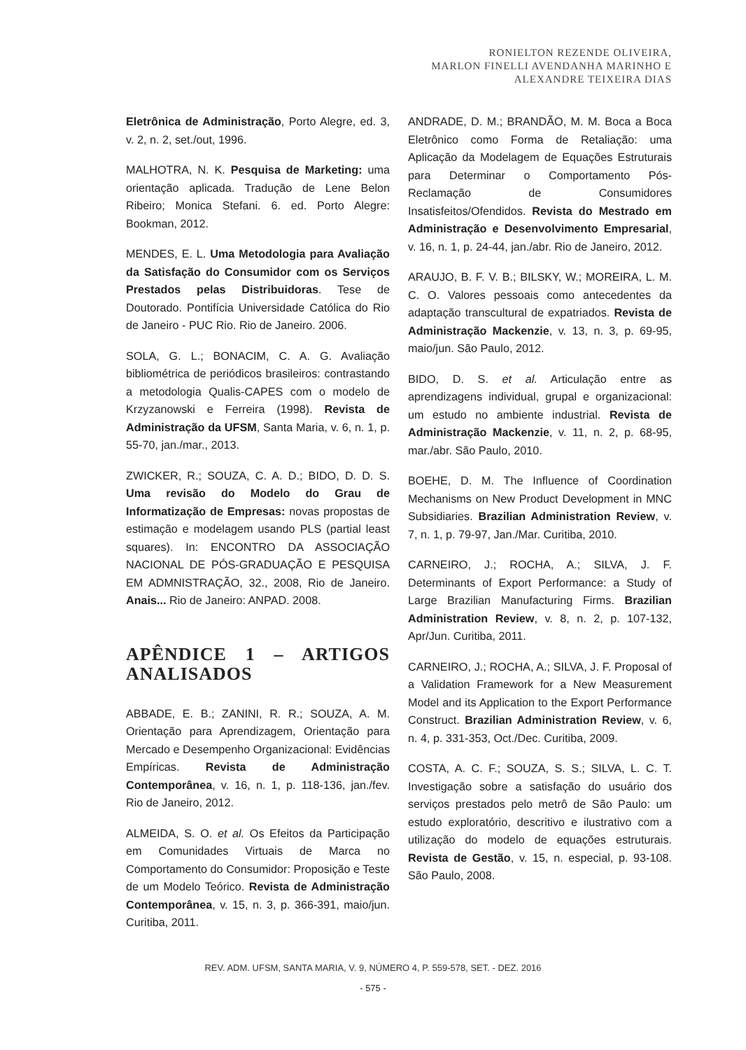RONIELTON REZENDE OLIVEIRA,
MARLON FINELLI AVENDANHA MARINHO E
ALEXANDRE TEIXEIRA DIAS
Eletrônica de Administração, Porto Alegre, ed. 3, v. 2, n. 2, set./out, 1996.
MALHOTRA, N. K. Pesquisa de Marketing: uma orientação aplicada. Tradução de Lene Belon Ribeiro; Monica Stefani. 6. ed. Porto Alegre: Bookman, 2012.
MENDES, E. L. Uma Metodologia para Avaliação da Satisfação do Consumidor com os Serviços Prestados pelas Distribuidoras. Tese de Doutorado. Pontifícia Universidade Católica do Rio de Janeiro - PUC Rio. Rio de Janeiro. 2006.
SOLA, G. L.; BONACIM, C. A. G. Avaliação bibliométrica de periódicos brasileiros: contrastando a metodologia Qualis-CAPES com o modelo de Krzyzanowski e Ferreira (1998). Revista de Administração da UFSM, Santa Maria, v. 6, n. 1, p. 55-70, jan./mar., 2013.
ZWICKER, R.; SOUZA, C. A. D.; BIDO, D. D. S. Uma revisão do Modelo do Grau de Informatização de Empresas: novas propostas de estimação e modelagem usando PLS (partial least squares). In: ENCONTRO DA ASSOCIAÇÃO NACIONAL DE PÓS-GRADUAÇÃO E PESQUISA EM ADMNISTRAÇÃO, 32., 2008, Rio de Janeiro. Anais... Rio de Janeiro: ANPAD. 2008.
APÊNDICE 1 – ARTIGOS ANALISADOS
ABBADE, E. B.; ZANINI, R. R.; SOUZA, A. M. Orientação para Aprendizagem, Orientação para Mercado e Desempenho Organizacional: Evidências Empíricas. Revista de Administração Contemporânea, v. 16, n. 1, p. 118-136, jan./fev. Rio de Janeiro, 2012.
ALMEIDA, S. O. et al. Os Efeitos da Participação em Comunidades Virtuais de Marca no Comportamento do Consumidor: Proposição e Teste de um Modelo Teórico. Revista de Administração Contemporânea, v. 15, n. 3, p. 366-391, maio/jun. Curitiba, 2011.
ANDRADE, D. M.; BRANDÃO, M. M. Boca a Boca Eletrônico como Forma de Retaliação: uma Aplicação da Modelagem de Equações Estruturais para Determinar o Comportamento Pós-Reclamação de Consumidores Insatisfeitos/Ofendidos. Revista do Mestrado em Administração e Desenvolvimento Empresarial, v. 16, n. 1, p. 24-44, jan./abr. Rio de Janeiro, 2012.
ARAUJO, B. F. V. B.; BILSKY, W.; MOREIRA, L. M. C. O. Valores pessoais como antecedentes da adaptação transcultural de expatriados. Revista de Administração Mackenzie, v. 13, n. 3, p. 69-95, maio/jun. São Paulo, 2012.
BIDO, D. S. et al. Articulação entre as aprendizagens individual, grupal e organizacional: um estudo no ambiente industrial. Revista de Administração Mackenzie, v. 11, n. 2, p. 68-95, mar./abr. São Paulo, 2010.
BOEHE, D. M. The Influence of Coordination Mechanisms on New Product Development in MNC Subsidiaries. Brazilian Administration Review, v. 7, n. 1, p. 79-97, Jan./Mar. Curitiba, 2010.
CARNEIRO, J.; ROCHA, A.; SILVA, J. F. Determinants of Export Performance: a Study of Large Brazilian Manufacturing Firms. Brazilian Administration Review, v. 8, n. 2, p. 107-132, Apr/Jun. Curitiba, 2011.
CARNEIRO, J.; ROCHA, A.; SILVA, J. F. Proposal of a Validation Framework for a New Measurement Model and its Application to the Export Performance Construct. Brazilian Administration Review, v. 6, n. 4, p. 331-353, Oct./Dec. Curitiba, 2009.
COSTA, A. C. F.; SOUZA, S. S.; SILVA, L. C. T. Investigação sobre a satisfação do usuário dos serviços prestados pelo metrô de São Paulo: um estudo exploratório, descritivo e ilustrativo com a utilização do modelo de equações estruturais. Revista de Gestão, v. 15, n. especial, p. 93-108. São Paulo, 2008.
REV. ADM. UFSM, SANTA MARIA, V. 9, NÚMERO 4, P. 559-578, SET. - DEZ. 2016
- 575 -